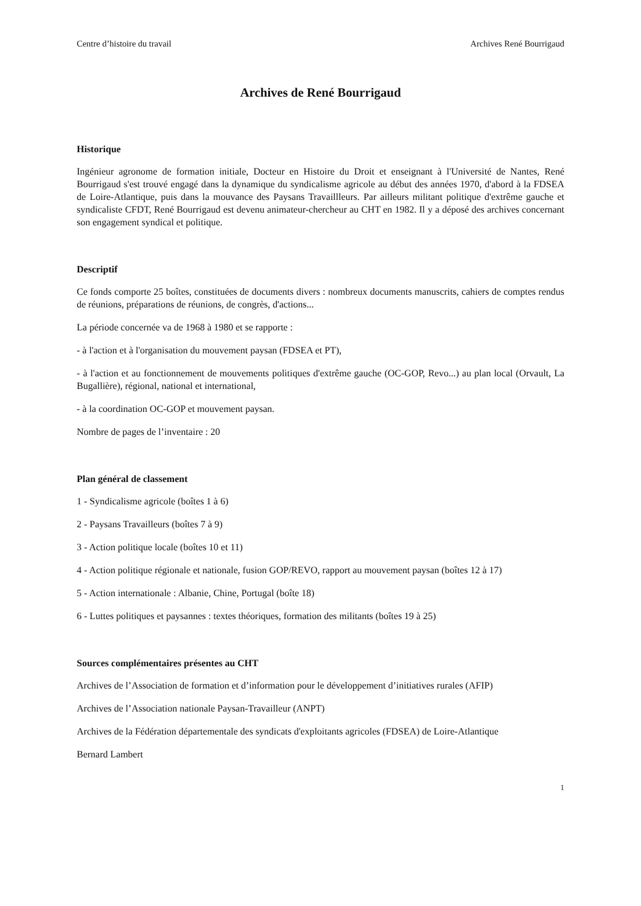Centre d’histoire du travail Archives René Bourrigaud
Archives de René Bourrigaud
Historique
Ingénieur agronome de formation initiale, Docteur en Histoire du Droit et enseignant à l'Université de Nantes, René Bourrigaud s'est trouvé engagé dans la dynamique du syndicalisme agricole au début des années 1970, d'abord à la FDSEA de Loire-Atlantique, puis dans la mouvance des Paysans Travaillleurs. Par ailleurs militant politique d'extrême gauche et syndicaliste CFDT, René Bourrigaud est devenu animateur-chercheur au CHT en 1982. Il y a déposé des archives concernant son engagement syndical et politique.
Descriptif
Ce fonds comporte 25 boîtes, constituées de documents divers : nombreux documents manuscrits, cahiers de comptes rendus de réunions, préparations de réunions, de congrès, d'actions...
La période concernée va de 1968 à 1980 et se rapporte :
- à l'action et à l'organisation du mouvement paysan (FDSEA et PT),
- à l'action et au fonctionnement de mouvements politiques d'extrême gauche (OC-GOP, Revo...) au plan local (Orvault, La Bugallière), régional, national et international,
- à la coordination OC-GOP et mouvement paysan.
Nombre de pages de l’inventaire : 20
Plan général de classement
1 - Syndicalisme agricole (boîtes 1 à 6)
2 - Paysans Travailleurs (boîtes 7 à 9)
3 - Action politique locale (boîtes 10 et 11)
4 - Action politique régionale et nationale, fusion GOP/REVO, rapport au mouvement paysan (boîtes 12 à 17)
5 - Action internationale : Albanie, Chine, Portugal (boîte 18)
6 - Luttes politiques et paysannes : textes théoriques, formation des militants (boîtes 19 à 25)
Sources complémentaires présentes au CHT
Archives de l’Association de formation et d’information pour le développement d’initiatives rurales (AFIP)
Archives de l’Association nationale Paysan-Travailleur (ANPT)
Archives de la Fédération départementale des syndicats d'exploitants agricoles (FDSEA) de Loire-Atlantique
Bernard Lambert
1